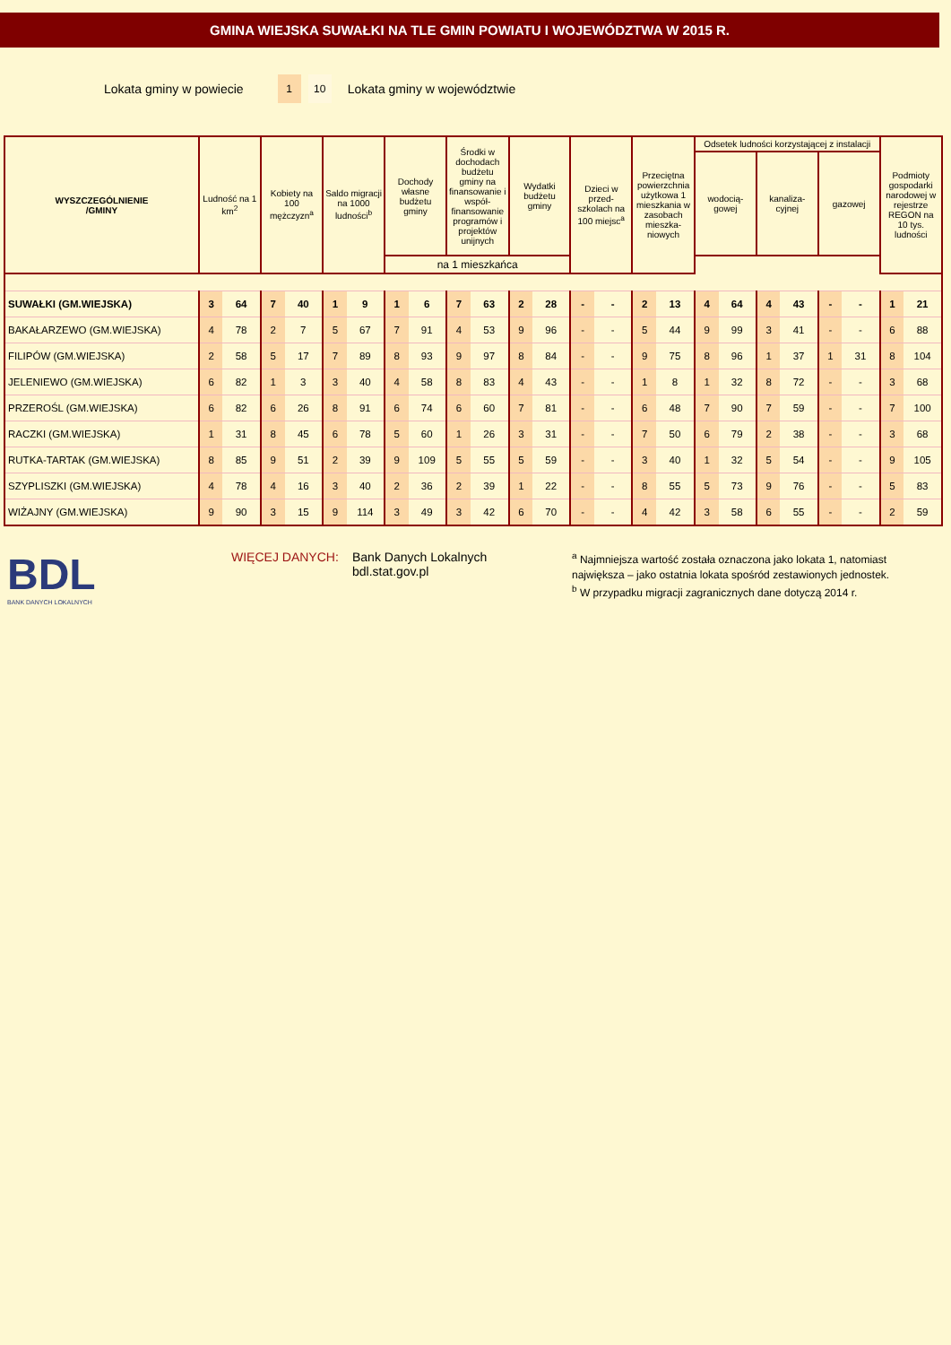GMINA WIEJSKA SUWAŁKI NA TLE GMIN POWIATU I WOJEWÓDZTWA W 2015 R.
Lokata gminy w powiecie 1 10 Lokata gminy w województwie
| WYSZCZEGÓLNIENIE /GMINY | Ludność na 1 km<sup>2</sup> | | Kobiety na 100 mężczyzn<sup>a</sup> | | Saldo migracji na 1000 ludności<sup>b</sup> | | Dochody własne budżetu gminy | | Środki w dochodach budżetu gminy na finansowanie i współ-finansowanie programów i projektów unijnych | | Wydatki budżetu gminy | | Dzieci w przed-szkolach na 100 miejsc<sup>a</sup> | | Przeciętna powierzchnia użytkowa 1 mieszkania w zasobach mieszka-niowych | | Odsetek ludności korzystającej z instalacji | | | | | | Podmioty gospodarki narodowej w rejestrze REGON na 10 tys. ludności | |
| --- | --- | --- | --- | --- | --- | --- | --- | --- | --- | --- | --- | --- | --- | --- | --- | --- | --- | --- | --- | --- | --- | --- | --- | --- |
| | | | | | | | | | | | | | | | | | wodocią-gowej | | kanaliza-cyjnej | | gazowej | | | |
| | | | | | | | na 1 mieszkańca | | | | | | | | | | | | | | | | | |
| SUWAŁKI (GM.WIEJSKA) | 3 | 64 | 7 | 40 | 1 | 9 | 1 | 6 | 7 | 63 | 2 | 28 | - | - | 2 | 13 | 4 | 64 | 4 | 43 | - | - | 1 | 21 |
| BAKAŁARZEWO (GM.WIEJSKA) | 4 | 78 | 2 | 7 | 5 | 67 | 7 | 91 | 4 | 53 | 9 | 96 | - | - | 5 | 44 | 9 | 99 | 3 | 41 | - | - | 6 | 88 |
| FILIPÓW (GM.WIEJSKA) | 2 | 58 | 5 | 17 | 7 | 89 | 8 | 93 | 9 | 97 | 8 | 84 | - | - | 9 | 75 | 8 | 96 | 1 | 37 | 1 | 31 | 8 | 104 |
| JELENIEWO (GM.WIEJSKA) | 6 | 82 | 1 | 3 | 3 | 40 | 4 | 58 | 8 | 83 | 4 | 43 | - | - | 1 | 8 | 1 | 32 | 8 | 72 | - | - | 3 | 68 |
| PRZEROŚL (GM.WIEJSKA) | 6 | 82 | 6 | 26 | 8 | 91 | 6 | 74 | 6 | 60 | 7 | 81 | - | - | 6 | 48 | 7 | 90 | 7 | 59 | - | - | 7 | 100 |
| RACZKI (GM.WIEJSKA) | 1 | 31 | 8 | 45 | 6 | 78 | 5 | 60 | 1 | 26 | 3 | 31 | - | - | 7 | 50 | 6 | 79 | 2 | 38 | - | - | 3 | 68 |
| RUTKA-TARTAK (GM.WIEJSKA) | 8 | 85 | 9 | 51 | 2 | 39 | 9 | 109 | 5 | 55 | 5 | 59 | - | - | 3 | 40 | 1 | 32 | 5 | 54 | - | - | 9 | 105 |
| SZYPLISZKI (GM.WIEJSKA) | 4 | 78 | 4 | 16 | 3 | 40 | 2 | 36 | 2 | 39 | 1 | 22 | - | - | 8 | 55 | 5 | 73 | 9 | 76 | - | - | 5 | 83 |
| WIŻAJNY (GM.WIEJSKA) | 9 | 90 | 3 | 15 | 9 | 114 | 3 | 49 | 3 | 42 | 6 | 70 | - | - | 4 | 42 | 3 | 58 | 6 | 55 | - | - | 2 | 59 |
BDL
BANK DANYCH LOKALNYCH
WIĘCEJ DANYCH: Bank Danych Lokalnych
bdl.stat.gov.pl
<sup>a</sup> Najmniejsza wartość została oznaczona jako lokata 1, natomiast
największa – jako ostatnia lokata spośród zestawionych jednostek.
<sup>b</sup> W przypadku migracji zagranicznych dane dotyczą 2014 r.